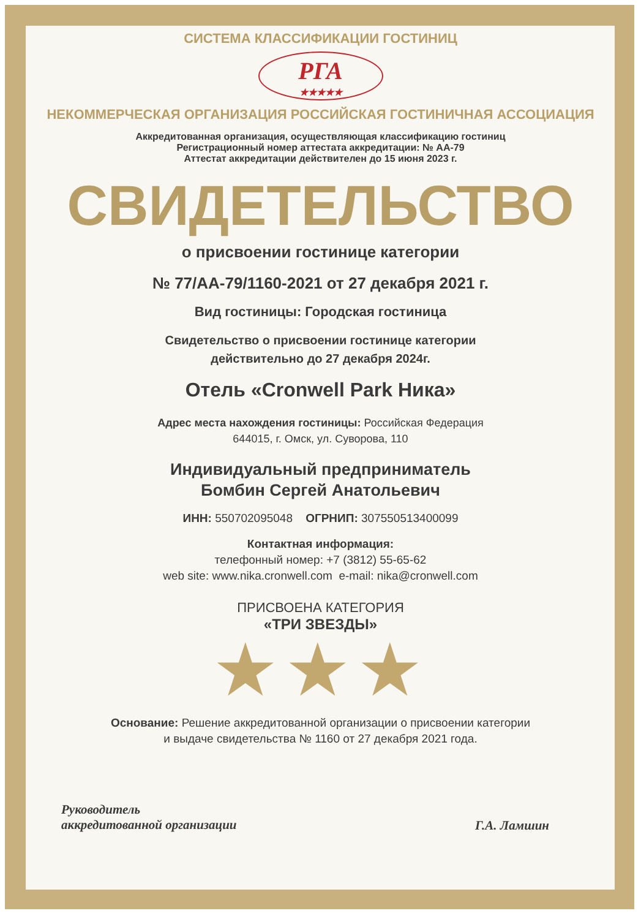СИСТЕМА КЛАССИФИКАЦИИ ГОСТИНИЦ
РГА
★★★★★
НЕКОММЕРЧЕСКАЯ ОРГАНИЗАЦИЯ РОССИЙСКАЯ ГОСТИНИЧНАЯ АССОЦИАЦИЯ
Аккредитованная организация, осуществляющая классификацию гостиниц
Регистрационный номер аттестата аккредитации: № АА-79
Аттестат аккредитации действителен до 15 июня 2023 г.
СВИДЕТЕЛЬСТВО
о присвоении гостинице категории
№ 77/АА-79/1160-2021 от 27 декабря 2021 г.
Вид гостиницы: Городская гостиница
Свидетельство о присвоении гостинице категории
действительно до 27 декабря 2024г.
Отель «Cronwell Park Ника»
Адрес места нахождения гостиницы: Российская Федерация
644015, г. Омск, ул. Суворова, 110
Индивидуальный предприниматель
Бомбин Сергей Анатольевич
ИНН: 550702095048 ОГРНИП: 307550513400099
Контактная информация:
телефонный номер: +7 (3812) 55-65-62
web site: www.nika.cronwell.com e-mail: nika@cronwell.com
ПРИСВОЕНА КАТЕГОРИЯ
«ТРИ ЗВЕЗДЫ»
★★★
Основание: Решение аккредитованной организации о присвоении категории
и выдаче свидетельства № 1160 от 27 декабря 2021 года.
Руководитель
аккредитованной организации
Г.А. Ламшин